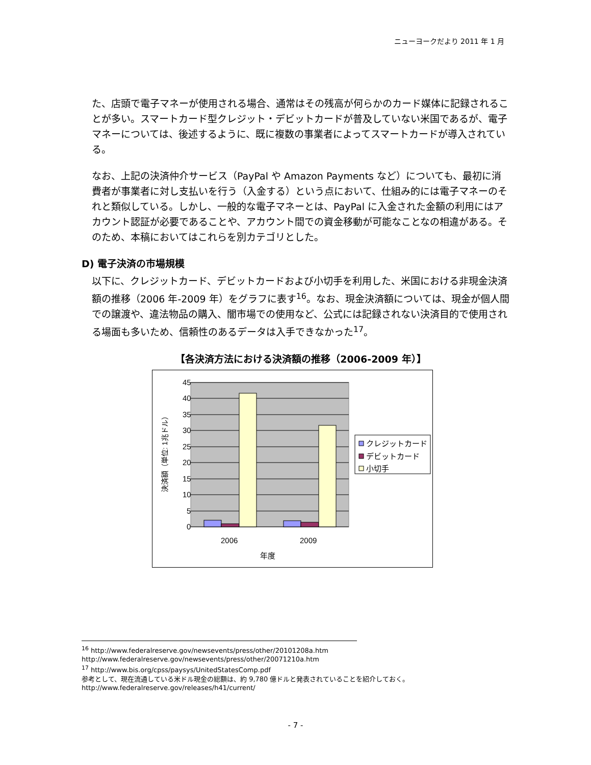ニューヨークだより 2011 年 1 月
た、店頭で電子マネーが使用される場合、通常はその残高が何らかのカード媒体に記録されることが多い。スマートカード型クレジット・デビットカードが普及していない米国であるが、電子マネーについては、後述するように、既に複数の事業者によってスマートカードが導入されている。
なお、上記の決済仲介サービス（PayPal や Amazon Payments など）についても、最初に消費者が事業者に対し支払いを行う（入金する）という点において、仕組み的には電子マネーのそれと類似している。しかし、一般的な電子マネーとは、PayPal に入金された金額の利用にはアカウント認証が必要であることや、アカウント間での資金移動が可能なことなの相違がある。そのため、本稿においてはこれらを別カテゴリとした。
D) 電子決済の市場規模
以下に、クレジットカード、デビットカードおよび小切手を利用した、米国における非現金決済額の推移（2006 年-2009 年）をグラフに表す<sup>16</sup>。なお、現金決済額については、現金が個人間での譲渡や、違法物品の購入、闇市場での使用など、公式には記録されない決済目的で使用される場面も多いため、信頼性のあるデータは入手できなかった<sup>17</sup>。
【各決済方法における決済額の推移（2006-2009 年）】
45
40
35
30
25
20
15
10
5
0
2006
2009
年度
決済額（単位: 1兆ドル）
クレジットカード
デビットカード
小切手
<sup>16</sup> http://www.federalreserve.gov/newsevents/press/other/20101208a.htm
http://www.federalreserve.gov/newsevents/press/other/20071210a.htm
<sup>17</sup> http://www.bis.org/cpss/paysys/UnitedStatesComp.pdf
参考として、現在流通している米ドル現金の総額は、約 9,780 億ドルと発表されていることを紹介しておく。
http://www.federalreserve.gov/releases/h41/current/
- 7 -